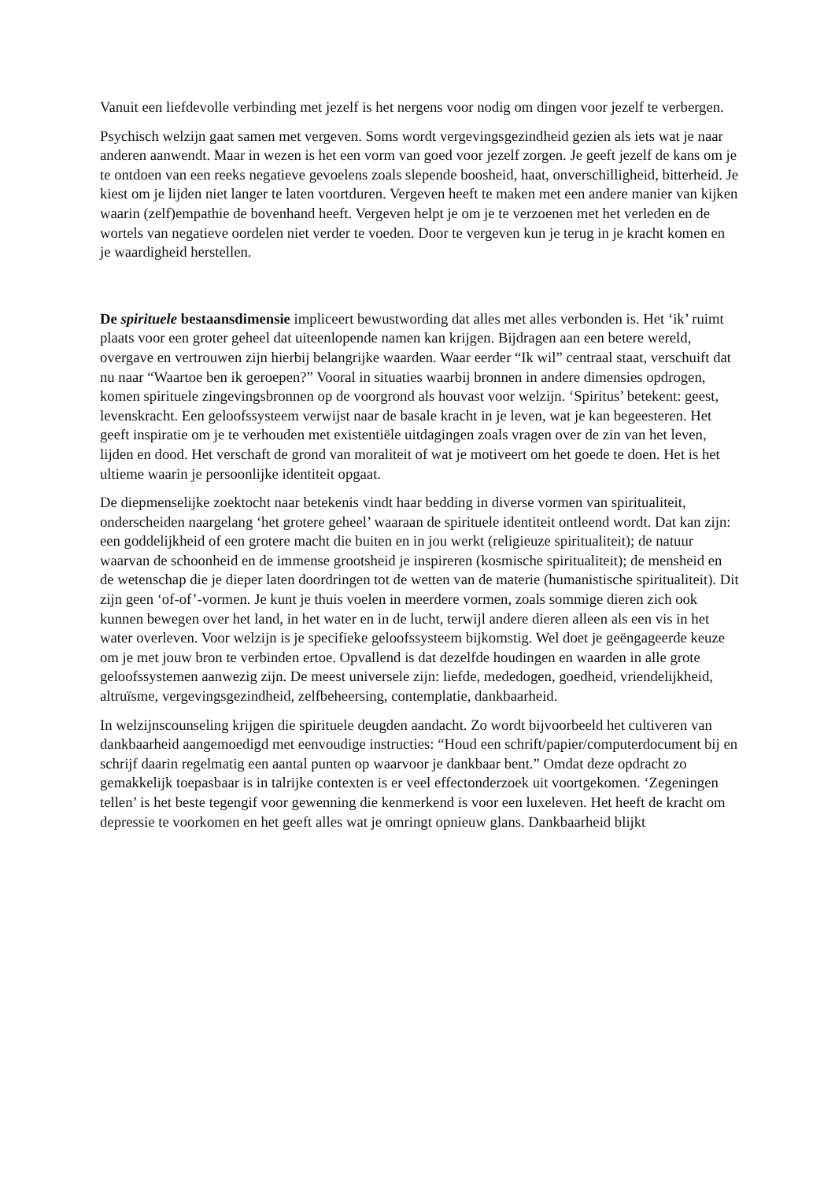Vanuit een liefdevolle verbinding met jezelf is het nergens voor nodig om dingen voor jezelf te verbergen.
Psychisch welzijn gaat samen met vergeven. Soms wordt vergevingsgezindheid gezien als iets wat je naar anderen aanwendt. Maar in wezen is het een vorm van goed voor jezelf zorgen. Je geeft jezelf de kans om je te ontdoen van een reeks negatieve gevoelens zoals slepende boosheid, haat, onverschilligheid, bitterheid. Je kiest om je lijden niet langer te laten voortduren. Vergeven heeft te maken met een andere manier van kijken waarin (zelf)empathie de bovenhand heeft. Vergeven helpt je om je te verzoenen met het verleden en de wortels van negatieve oordelen niet verder te voeden. Door te vergeven kun je terug in je kracht komen en je waardigheid herstellen.
De spirituele bestaansdimensie impliceert bewustwording dat alles met alles verbonden is. Het ‘ik’ ruimt plaats voor een groter geheel dat uiteenlopende namen kan krijgen. Bijdragen aan een betere wereld, overgave en vertrouwen zijn hierbij belangrijke waarden. Waar eerder “Ik wil” centraal staat, verschuift dat nu naar “Waartoe ben ik geroepen?” Vooral in situaties waarbij bronnen in andere dimensies opdrogen, komen spirituele zingevingsbronnen op de voorgrond als houvast voor welzijn. ‘Spiritus’ betekent: geest, levenskracht. Een geloofssysteem verwijst naar de basale kracht in je leven, wat je kan begeesteren. Het geeft inspiratie om je te verhouden met existentiële uitdagingen zoals vragen over de zin van het leven, lijden en dood. Het verschaft de grond van moraliteit of wat je motiveert om het goede te doen. Het is het ultieme waarin je persoonlijke identiteit opgaat.
De diepmenselijke zoektocht naar betekenis vindt haar bedding in diverse vormen van spiritualiteit, onderscheiden naargelang ‘het grotere geheel’ waaraan de spirituele identiteit ontleend wordt. Dat kan zijn: een goddelijkheid of een grotere macht die buiten en in jou werkt (religieuze spiritualiteit); de natuur waarvan de schoonheid en de immense grootsheid je inspireren (kosmische spiritualiteit); de mensheid en de wetenschap die je dieper laten doordringen tot de wetten van de materie (humanistische spiritualiteit). Dit zijn geen ‘of-of’-vormen. Je kunt je thuis voelen in meerdere vormen, zoals sommige dieren zich ook kunnen bewegen over het land, in het water en in de lucht, terwijl andere dieren alleen als een vis in het water overleven. Voor welzijn is je specifieke geloofssysteem bijkomstig. Wel doet je geëngageerde keuze om je met jouw bron te verbinden ertoe. Opvallend is dat dezelfde houdingen en waarden in alle grote geloofssystemen aanwezig zijn. De meest universele zijn: liefde, mededogen, goedheid, vriendelijkheid, altruïsme, vergevingsgezindheid, zelfbeheersing, contemplatie, dankbaarheid.
In welzijnscounseling krijgen die spirituele deugden aandacht. Zo wordt bijvoorbeeld het cultiveren van dankbaarheid aangemoedigd met eenvoudige instructies: “Houd een schrift/papier/computerdocument bij en schrijf daarin regelmatig een aantal punten op waarvoor je dankbaar bent.” Omdat deze opdracht zo gemakkelijk toepasbaar is in talrijke contexten is er veel effectonderzoek uit voortgekomen. ‘Zegeningen tellen’ is het beste tegengif voor gewenning die kenmerkend is voor een luxeleven. Het heeft de kracht om depressie te voorkomen en het geeft alles wat je omringt opnieuw glans. Dankbaarheid blijkt